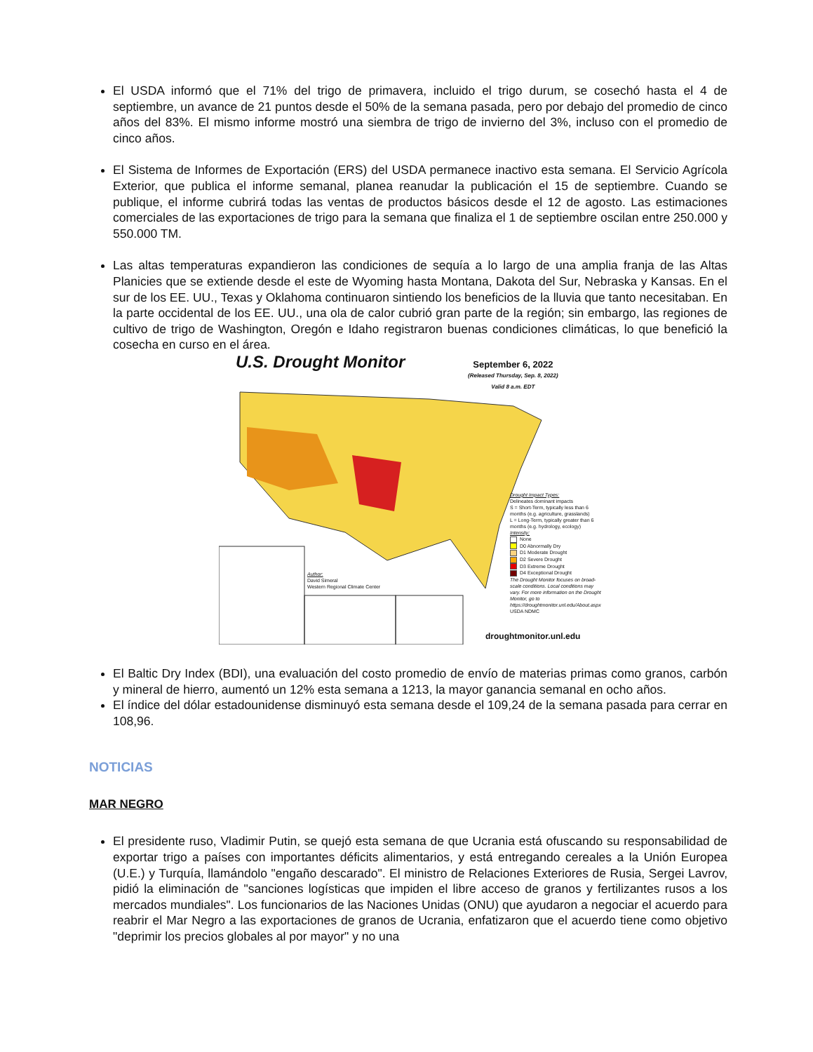El USDA informó que el 71% del trigo de primavera, incluido el trigo durum, se cosechó hasta el 4 de septiembre, un avance de 21 puntos desde el 50% de la semana pasada, pero por debajo del promedio de cinco años del 83%. El mismo informe mostró una siembra de trigo de invierno del 3%, incluso con el promedio de cinco años.
El Sistema de Informes de Exportación (ERS) del USDA permanece inactivo esta semana. El Servicio Agrícola Exterior, que publica el informe semanal, planea reanudar la publicación el 15 de septiembre. Cuando se publique, el informe cubrirá todas las ventas de productos básicos desde el 12 de agosto. Las estimaciones comerciales de las exportaciones de trigo para la semana que finaliza el 1 de septiembre oscilan entre 250.000 y 550.000 TM.
Las altas temperaturas expandieron las condiciones de sequía a lo largo de una amplia franja de las Altas Planicies que se extiende desde el este de Wyoming hasta Montana, Dakota del Sur, Nebraska y Kansas. En el sur de los EE. UU., Texas y Oklahoma continuaron sintiendo los beneficios de la lluvia que tanto necesitaban. En la parte occidental de los EE. UU., una ola de calor cubrió gran parte de la región; sin embargo, las regiones de cultivo de trigo de Washington, Oregón e Idaho registraron buenas condiciones climáticas, lo que benefició la cosecha en curso en el área.
U.S. Drought Monitor
September 6, 2022
(Released Thursday, Sep. 8, 2022)
Valid 8 a.m. EDT
Drought Impact Types:
Delineates dominant impacts
S = Short-Term, typically less than 6 months (e.g. agriculture, grasslands)
L = Long-Term, typically greater than 6 months (e.g. hydrology, ecology)
Intensity:
None
D0 Abnormally Dry
D1 Moderate Drought
D2 Severe Drought
D3 Extreme Drought
D4 Exceptional Drought
The Drought Monitor focuses on broad-scale conditions. Local conditions may vary. For more information on the Drought Monitor, go to https://droughtmonitor.unl.edu/About.aspx
USDA NDMC
Author:
David Simeral
Western Regional Climate Center
droughtmonitor.unl.edu
El Baltic Dry Index (BDI), una evaluación del costo promedio de envío de materias primas como granos, carbón y mineral de hierro, aumentó un 12% esta semana a 1213, la mayor ganancia semanal en ocho años.
El índice del dólar estadounidense disminuyó esta semana desde el 109,24 de la semana pasada para cerrar en 108,96.
NOTICIAS
MAR NEGRO
El presidente ruso, Vladimir Putin, se quejó esta semana de que Ucrania está ofuscando su responsabilidad de exportar trigo a países con importantes déficits alimentarios, y está entregando cereales a la Unión Europea (U.E.) y Turquía, llamándolo "engaño descarado". El ministro de Relaciones Exteriores de Rusia, Sergei Lavrov, pidió la eliminación de "sanciones logísticas que impiden el libre acceso de granos y fertilizantes rusos a los mercados mundiales". Los funcionarios de las Naciones Unidas (ONU) que ayudaron a negociar el acuerdo para reabrir el Mar Negro a las exportaciones de granos de Ucrania, enfatizaron que el acuerdo tiene como objetivo "deprimir los precios globales al por mayor" y no una